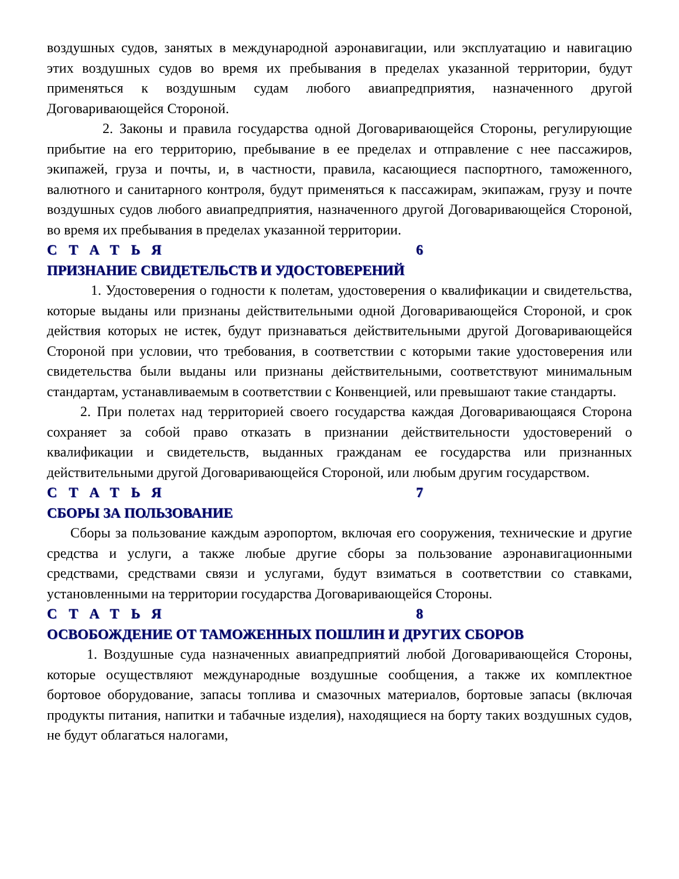воздушных судов, занятых в международной аэронавигации, или эксплуатацию и навигацию этих воздушных судов во время их пребывания в пределах указанной территории, будут применяться к воздушным судам любого авиапредприятия, назначенного другой Договаривающейся Стороной.
2. Законы и правила государства одной Договаривающейся Стороны, регулирующие прибытие на его территорию, пребывание в ее пределах и отправление с нее пассажиров, экипажей, груза и почты, и, в частности, правила, касающиеся паспортного, таможенного, валютного и санитарного контроля, будут применяться к пассажирам, экипажам, грузу и почте воздушных судов любого авиапредприятия, назначенного другой Договаривающейся Стороной, во время их пребывания в пределах указанной территории.
СТАТЬЯ 6
ПРИЗНАНИЕ СВИДЕТЕЛЬСТВ И УДОСТОВЕРЕНИЙ
1. Удостоверения о годности к полетам, удостоверения о квалификации и свидетельства, которые выданы или признаны действительными одной Договаривающейся Стороной, и срок действия которых не истек, будут признаваться действительными другой Договаривающейся Стороной при условии, что требования, в соответствии с которыми такие удостоверения или свидетельства были выданы или признаны действительными, соответствуют минимальным стандартам, устанавливаемым в соответствии с Конвенцией, или превышают такие стандарты.
2. При полетах над территорией своего государства каждая Договаривающаяся Сторона сохраняет за собой право отказать в признании действительности удостоверений о квалификации и свидетельств, выданных гражданам ее государства или признанных действительными другой Договаривающейся Стороной, или любым другим государством.
СТАТЬЯ 7
СБОРЫ ЗА ПОЛЬЗОВАНИЕ
Сборы за пользование каждым аэропортом, включая его сооружения, технические и другие средства и услуги, а также любые другие сборы за пользование аэронавигационными средствами, средствами связи и услугами, будут взиматься в соответствии со ставками, установленными на территории государства Договаривающейся Стороны.
СТАТЬЯ 8
ОСВОБОЖДЕНИЕ ОТ ТАМОЖЕННЫХ ПОШЛИН И ДРУГИХ СБОРОВ
1. Воздушные суда назначенных авиапредприятий любой Договаривающейся Стороны, которые осуществляют международные воздушные сообщения, а также их комплектное бортовое оборудование, запасы топлива и смазочных материалов, бортовые запасы (включая продукты питания, напитки и табачные изделия), находящиеся на борту таких воздушных судов, не будут облагаться налогами,